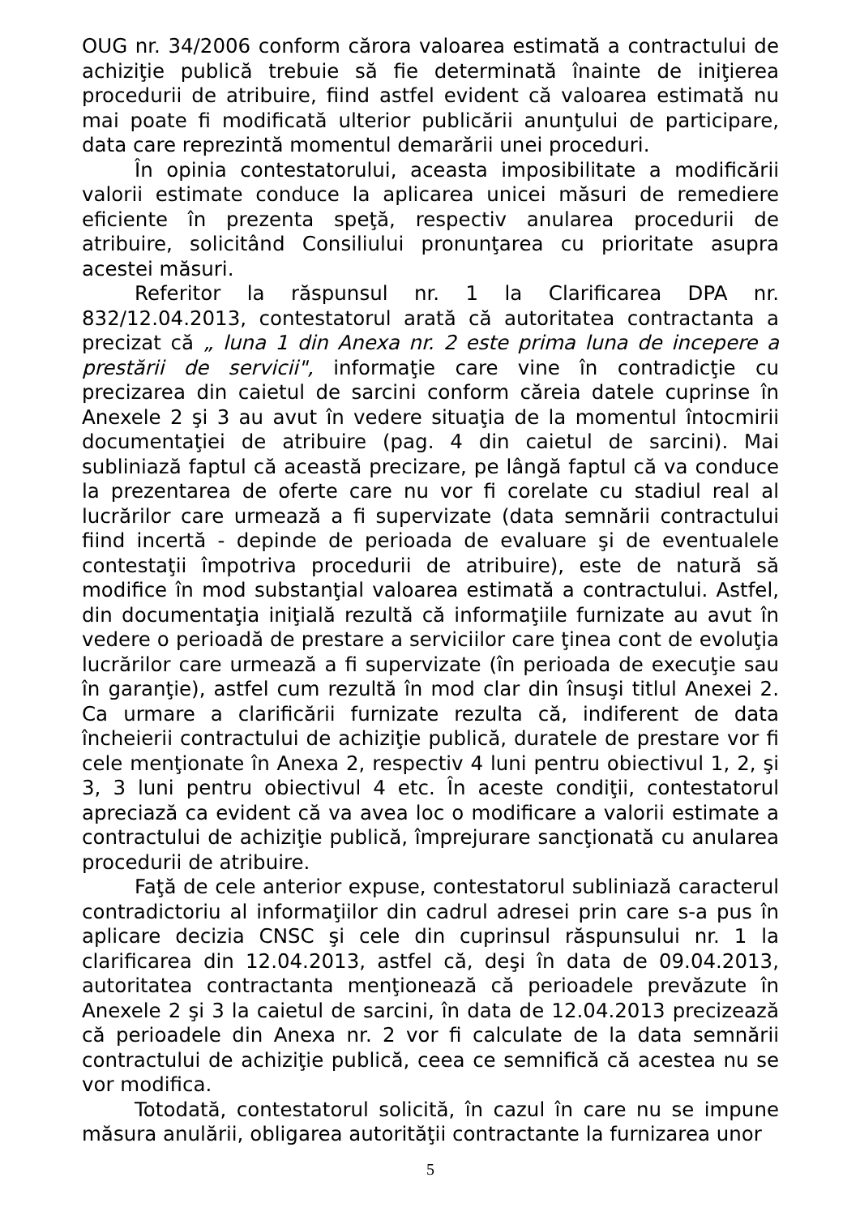OUG nr. 34/2006 conform cărora valoarea estimată a contractului de achiziţie publică trebuie să fie determinată înainte de iniţierea procedurii de atribuire, fiind astfel evident că valoarea estimată nu mai poate fi modificată ulterior publicării anunţului de participare, data care reprezintă momentul demarării unei proceduri.
În opinia contestatorului, aceasta imposibilitate a modificării valorii estimate conduce la aplicarea unicei măsuri de remediere eficiente în prezenta speţă, respectiv anularea procedurii de atribuire, solicitând Consiliului pronunţarea cu prioritate asupra acestei măsuri.
Referitor la răspunsul nr. 1 la Clarificarea DPA nr. 832/12.04.2013, contestatorul arată că autoritatea contractanta a precizat că „ luna 1 din Anexa nr. 2 este prima luna de incepere a prestării de servicii", informaţie care vine în contradicţie cu precizarea din caietul de sarcini conform căreia datele cuprinse în Anexele 2 şi 3 au avut în vedere situaţia de la momentul întocmirii documentaţiei de atribuire (pag. 4 din caietul de sarcini). Mai subliniază faptul că această precizare, pe lângă faptul că va conduce la prezentarea de oferte care nu vor fi corelate cu stadiul real al lucrărilor care urmează a fi supervizate (data semnării contractului fiind incertă - depinde de perioada de evaluare şi de eventualele contestaţii împotriva procedurii de atribuire), este de natură să modifice în mod substanţial valoarea estimată a contractului. Astfel, din documentaţia iniţială rezultă că informaţiile furnizate au avut în vedere o perioadă de prestare a serviciilor care ţinea cont de evoluţia lucrărilor care urmează a fi supervizate (în perioada de execuţie sau în garanţie), astfel cum rezultă în mod clar din însuşi titlul Anexei 2. Ca urmare a clarificării furnizate rezulta că, indiferent de data încheierii contractului de achiziţie publică, duratele de prestare vor fi cele menţionate în Anexa 2, respectiv 4 luni pentru obiectivul 1, 2, şi 3, 3 luni pentru obiectivul 4 etc. În aceste condiţii, contestatorul apreciază ca evident că va avea loc o modificare a valorii estimate a contractului de achiziţie publică, împrejurare sancţionată cu anularea procedurii de atribuire.
Faţă de cele anterior expuse, contestatorul subliniază caracterul contradictoriu al informaţiilor din cadrul adresei prin care s-a pus în aplicare decizia CNSC şi cele din cuprinsul răspunsului nr. 1 la clarificarea din 12.04.2013, astfel că, deşi în data de 09.04.2013, autoritatea contractanta menţionează că perioadele prevăzute în Anexele 2 şi 3 la caietul de sarcini, în data de 12.04.2013 precizează că perioadele din Anexa nr. 2 vor fi calculate de la data semnării contractului de achiziţie publică, ceea ce semnifică că acestea nu se vor modifica.
Totodată, contestatorul solicită, în cazul în care nu se impune măsura anulării, obligarea autorităţii contractante la furnizarea unor
5